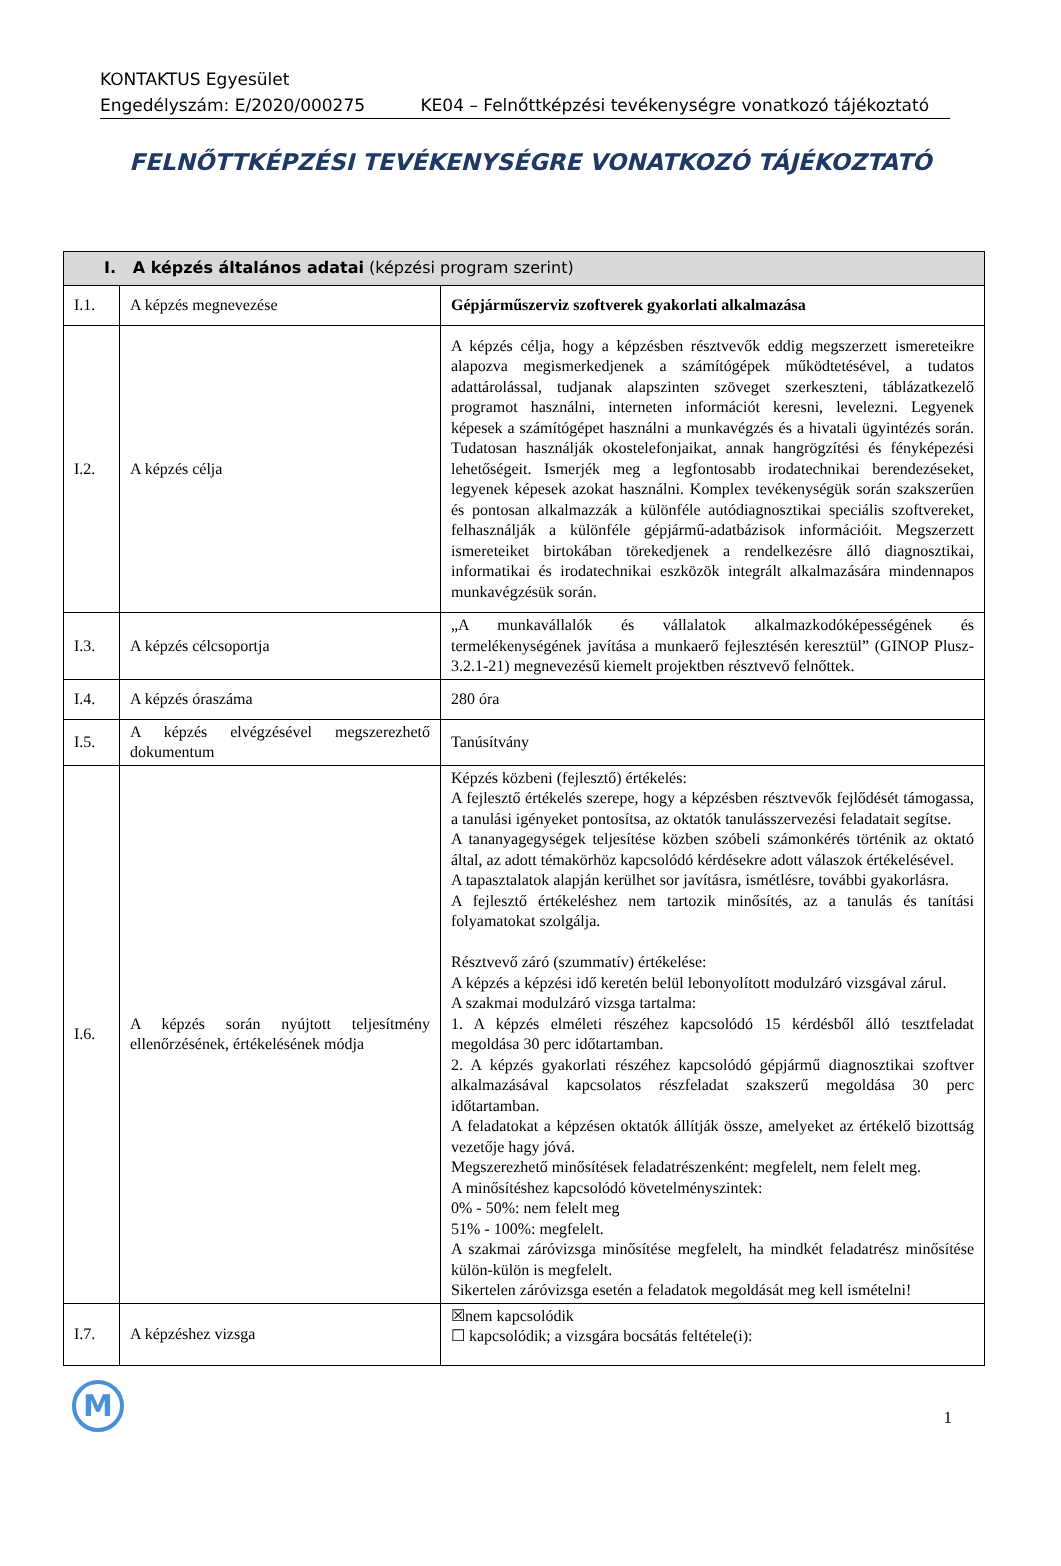KONTAKTUS Egyesület
Engedélyszám: E/2020/000275 KE04 – Felnőttképzési tevékenységre vonatkozó tájékoztató
FELNŐTTKÉPZÉSI TEVÉKENYSÉGRE VONATKOZÓ TÁJÉKOZTATÓ
| I. A képzés általános adatai (képzési program szerint) | | |
| --- | --- | --- |
| I.1. | A képzés megnevezése | Gépjárműszerviz szoftverek gyakorlati alkalmazása |
| I.2. | A képzés célja | A képzés célja, hogy a képzésben résztvevők eddig megszerzett ismereteikre alapozva megismerkedjenek a számítógépek működtetésével, a tudatos adattárolással, tudjanak alapszinten szöveget szerkeszteni, táblázatkezelő programot használni, interneten információt keresni, levelezni. Legyenek képesek a számítógépet használni a munkavégzés és a hivatali ügyintézés során. Tudatosan használják okostelefonjaikat, annak hangrögzítési és fényképezési lehetőségeit. Ismerjék meg a legfontosabb irodatechnikai berendezéseket, legyenek képesek azokat használni. Komplex tevékenységük során szakszerűen és pontosan alkalmazzák a különféle autódiagnosztikai speciális szoftvereket, felhasználják a különféle gépjármű-adatbázisok információit. Megszerzett ismereteiket birtokában törekedjenek a rendelkezésre álló diagnosztikai, informatikai és irodatechnikai eszközök integrált alkalmazására mindennapos munkavégzésük során. |
| I.3. | A képzés célcsoportja | „A munkavállalók és vállalatok alkalmazkodóképességének és termelékenységének javítása a munkaerő fejlesztésén keresztül” (GINOP Plusz-3.2.1-21) megnevezésű kiemelt projektben résztvevő felnőttek. |
| I.4. | A képzés óraszáma | 280 óra |
| I.5. | A képzés elvégzésével megszerezhető dokumentum | Tanúsítvány |
| I.6. | A képzés során nyújtott teljesítmény ellenőrzésének, értékelésének módja | Képzés közbeni (fejlesztő) értékelés: A fejlesztő értékelés szerepe, hogy a képzésben résztvevők fejlődését támogassa, a tanulási igényeket pontosítsa, az oktatók tanulásszervezési feladatait segítse. A tananyagegységek teljesítése közben szóbeli számonkérés történik az oktató által, az adott témakörhöz kapcsolódó kérdésekre adott válaszok értékelésével. A tapasztalatok alapján kerülhet sor javításra, ismétlésre, további gyakorlásra. A fejlesztő értékeléshez nem tartozik minősítés, az a tanulás és tanítási folyamatokat szolgálja. Résztvevő záró (szummatív) értékelése: A képzés a képzési idő keretén belül lebonyolított modulzáró vizsgával zárul. A szakmai modulzáró vizsga tartalma: 1. A képzés elméleti részéhez kapcsolódó 15 kérdésből álló tesztfeladat megoldása 30 perc időtartamban. 2. A képzés gyakorlati részéhez kapcsolódó gépjármű diagnosztikai szoftver alkalmazásával kapcsolatos részfeladat szakszerű megoldása 30 perc időtartamban. A feladatokat a képzésen oktatók állítják össze, amelyeket az értékelő bizottság vezetője hagy jóvá. Megszerezhető minősítések feladatrészenként: megfelelt, nem felelt meg. A minősítéshez kapcsolódó követelményszintek: 0% - 50%: nem felelt meg 51% - 100%: megfelelt. A szakmai záróvizsga minősítése megfelelt, ha mindkét feladatrész minősítése külön-külön is megfelelt. Sikertelen záróvizsga esetén a feladatok megoldását meg kell ismételni! |
| I.7. | A képzéshez vizsga | ☒nem kapcsolódik ☐ kapcsolódik; a vizsgára bocsátás feltétele(i): |
M
1